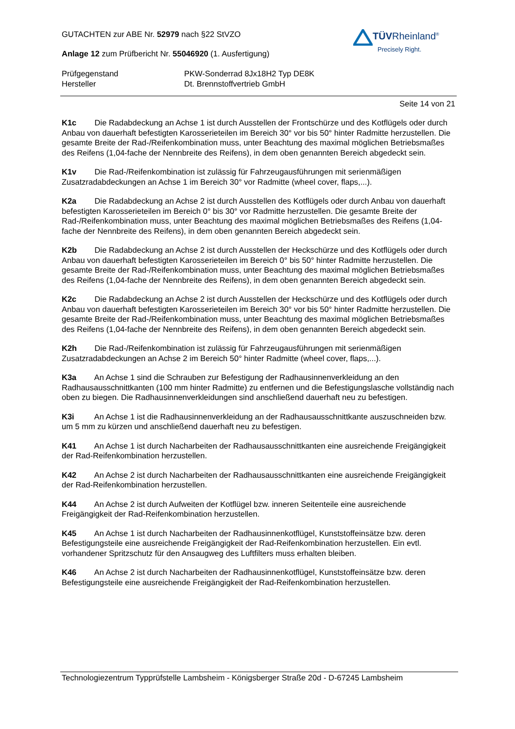TÜVRheinland<sup>®</sup>
Precisely Right.
GUTACHTEN zur ABE Nr. 52979 nach §22 StVZO
Anlage 12 zum Prüfbericht Nr. 55046920 (1. Ausfertigung)
Prüfgegenstand PKW-Sonderrad 8Jx18H2 Typ DE8K
Hersteller Dt. Brennstoffvertrieb GmbH
Seite 14 von 21
K1c Die Radabdeckung an Achse 1 ist durch Ausstellen der Frontschürze und des Kotflügels oder durch Anbau von dauerhaft befestigten Karosserieteilen im Bereich 30° vor bis 50° hinter Radmitte herzustellen. Die gesamte Breite der Rad-/Reifenkombination muss, unter Beachtung des maximal möglichen Betriebsmaßes des Reifens (1,04-fache der Nennbreite des Reifens), in dem oben genannten Bereich abgedeckt sein.
K1v Die Rad-/Reifenkombination ist zulässig für Fahrzeugausführungen mit serienmäßigen Zusatzradabdeckungen an Achse 1 im Bereich 30° vor Radmitte (wheel cover, flaps,...).
K2a Die Radabdeckung an Achse 2 ist durch Ausstellen des Kotflügels oder durch Anbau von dauerhaft befestigten Karosserieteilen im Bereich 0° bis 30° vor Radmitte herzustellen. Die gesamte Breite der Rad-/Reifenkombination muss, unter Beachtung des maximal möglichen Betriebsmaßes des Reifens (1,04-fache der Nennbreite des Reifens), in dem oben genannten Bereich abgedeckt sein.
K2b Die Radabdeckung an Achse 2 ist durch Ausstellen der Heckschürze und des Kotflügels oder durch Anbau von dauerhaft befestigten Karosserieteilen im Bereich 0° bis 50° hinter Radmitte herzustellen. Die gesamte Breite der Rad-/Reifenkombination muss, unter Beachtung des maximal möglichen Betriebsmaßes des Reifens (1,04-fache der Nennbreite des Reifens), in dem oben genannten Bereich abgedeckt sein.
K2c Die Radabdeckung an Achse 2 ist durch Ausstellen der Heckschürze und des Kotflügels oder durch Anbau von dauerhaft befestigten Karosserieteilen im Bereich 30° vor bis 50° hinter Radmitte herzustellen. Die gesamte Breite der Rad-/Reifenkombination muss, unter Beachtung des maximal möglichen Betriebsmaßes des Reifens (1,04-fache der Nennbreite des Reifens), in dem oben genannten Bereich abgedeckt sein.
K2h Die Rad-/Reifenkombination ist zulässig für Fahrzeugausführungen mit serienmäßigen Zusatzradabdeckungen an Achse 2 im Bereich 50° hinter Radmitte (wheel cover, flaps,...).
K3a An Achse 1 sind die Schrauben zur Befestigung der Radhausinnenverkleidung an den Radhausausschnittkanten (100 mm hinter Radmitte) zu entfernen und die Befestigungslasche vollständig nach oben zu biegen. Die Radhausinnenverkleidungen sind anschließend dauerhaft neu zu befestigen.
K3i An Achse 1 ist die Radhausinnenverkleidung an der Radhausausschnittkante auszuschneiden bzw. um 5 mm zu kürzen und anschließend dauerhaft neu zu befestigen.
K41 An Achse 1 ist durch Nacharbeiten der Radhausausschnittkanten eine ausreichende Freigängigkeit der Rad-Reifenkombination herzustellen.
K42 An Achse 2 ist durch Nacharbeiten der Radhausausschnittkanten eine ausreichende Freigängigkeit der Rad-Reifenkombination herzustellen.
K44 An Achse 2 ist durch Aufweiten der Kotflügel bzw. inneren Seitenteile eine ausreichende Freigängigkeit der Rad-Reifenkombination herzustellen.
K45 An Achse 1 ist durch Nacharbeiten der Radhausinnenkotflügel, Kunststoffeinsätze bzw. deren Befestigungsteile eine ausreichende Freigängigkeit der Rad-Reifenkombination herzustellen. Ein evtl. vorhandener Spritzschutz für den Ansaugweg des Luftfilters muss erhalten bleiben.
K46 An Achse 2 ist durch Nacharbeiten der Radhausinnenkotflügel, Kunststoffeinsätze bzw. deren Befestigungsteile eine ausreichende Freigängigkeit der Rad-Reifenkombination herzustellen.
Technologiezentrum Typprüfstelle Lambsheim - Königsberger Straße 20d - D-67245 Lambsheim